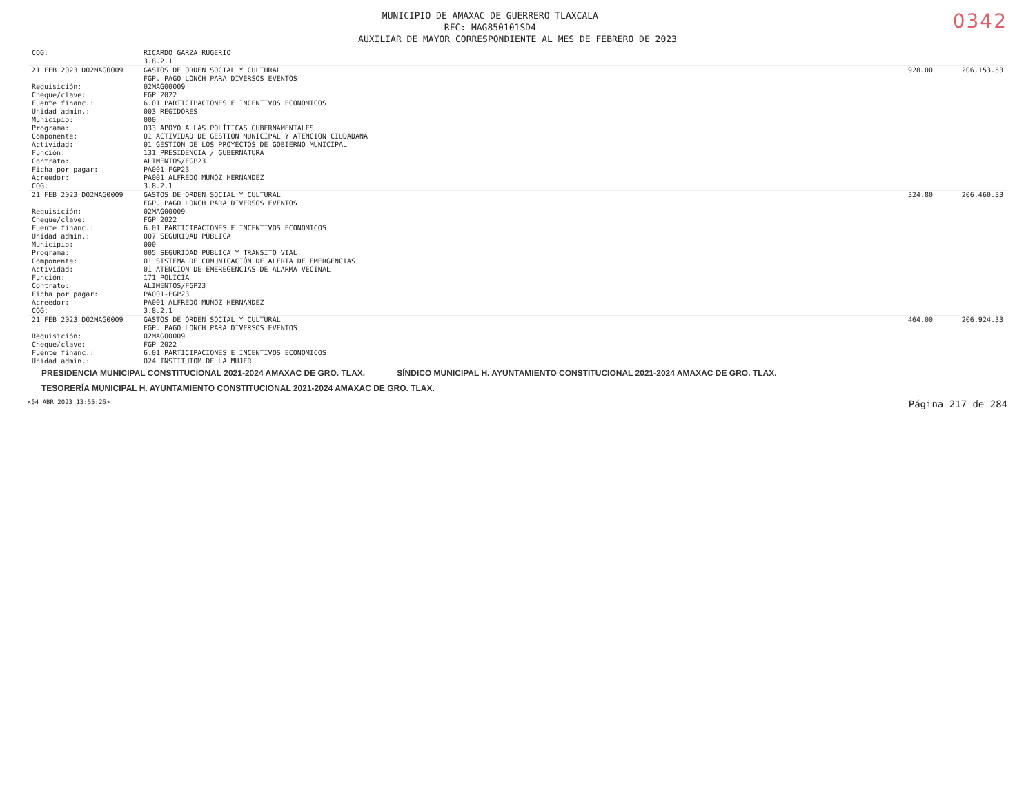0342
MUNICIPIO DE AMAXAC DE GUERRERO TLAXCALA
RFC: MAG850101SD4
AUXILIAR DE MAYOR CORRESPONDIENTE AL MES DE FEBRERO DE 2023
| COG: | RICARDO GARZA RUGERIO 3.8.2.1 | | |
| 21 FEB 2023 D02MAG0009 | GASTOS DE ORDEN SOCIAL Y CULTURAL FGP. PAGO LONCH PARA DIVERSOS EVENTOS | 928.00 | 206,153.53 |
| Requisición: Cheque/clave: Fuente financ.: Unidad admin.: Municipio: Programa: Componente: Actividad: Función: Contrato: Ficha por pagar: Acreedor: COG: | 02MAG00009 FGP 2022 6.01 PARTICIPACIONES E INCENTIVOS ECONOMICOS 003 REGIDORES 000 033 APOYO A LAS POLÍTICAS GUBERNAMENTALES 01 ACTIVIDAD DE GESTION MUNICIPAL Y ATENCION CIUDADANA 01 GESTION DE LOS PROYECTOS DE GOBIERNO MUNICIPAL 131 PRESIDENCIA / GUBERNATURA ALIMENTOS/FGP23 PA001-FGP23 PA001 ALFREDO MUÑOZ HERNANDEZ 3.8.2.1 | | |
| 21 FEB 2023 D02MAG0009 | GASTOS DE ORDEN SOCIAL Y CULTURAL FGP. PAGO LONCH PARA DIVERSOS EVENTOS | 324.80 | 206,460.33 |
| Requisición: Cheque/clave: Fuente financ.: Unidad admin.: Municipio: Programa: Componente: Actividad: Función: Contrato: Ficha por pagar: Acreedor: COG: | 02MAG00009 FGP 2022 6.01 PARTICIPACIONES E INCENTIVOS ECONOMICOS 007 SEGURIDAD PÚBLICA 000 005 SEGURIDAD PÚBLICA Y TRANSITO VIAL 01 SISTEMA DE COMUNICACIÓN DE ALERTA DE EMERGENCIAS 01 ATENCION DE EMEREGENCIAS DE ALARMA VECINAL 171 POLICÍA ALIMENTOS/FGP23 PA001-FGP23 PA001 ALFREDO MUÑOZ HERNANDEZ 3.8.2.1 | | |
| 21 FEB 2023 D02MAG0009 | GASTOS DE ORDEN SOCIAL Y CULTURAL FGP. PAGO LONCH PARA DIVERSOS EVENTOS | 464.00 | 206,924.33 |
| Requisición: Cheque/clave: Fuente financ.: Unidad admin.: | 02MAG00009 FGP 2022 6.01 PARTICIPACIONES E INCENTIVOS ECONOMICOS 024 INSTITUTOM DE LA MUJER | | |
PRESIDENCIA MUNICIPAL CONSTITUCIONAL 2021-2024 AMAXAC DE GRO. TLAX. SÍNDICO MUNICIPAL H. AYUNTAMIENTO CONSTITUCIONAL 2021-2024 AMAXAC DE GRO. TLAX. TESORERÍA MUNICIPAL H. AYUNTAMIENTO CONSTITUCIONAL 2021-2024 AMAXAC DE GRO. TLAX.
<04 ABR 2023 13:55:26> Página 217 de 284